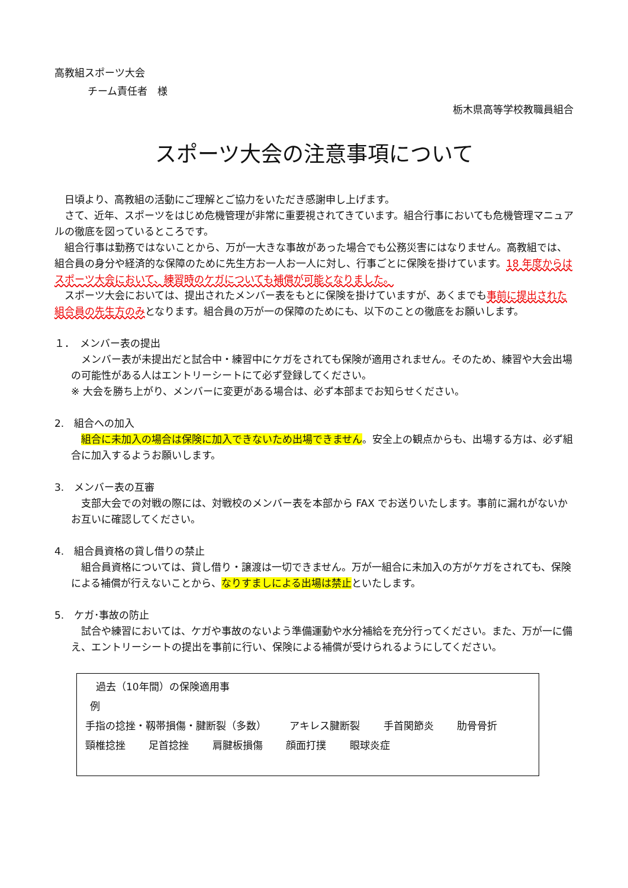高教組スポーツ大会
チーム責任者　様
栃木県高等学校教職員組合
スポーツ大会の注意事項について
　日頃より、高教組の活動にご理解とご協力をいただき感謝申し上げます。
　さて、近年、スポーツをはじめ危機管理が非常に重要視されてきています。組合行事においても危機管理マニュアルの徹底を図っているところです。
　組合行事は勤務ではないことから、万が一大きな事故があった場合でも公務災害にはなりません。高教組では、組合員の身分や経済的な保障のために先生方お一人お一人に対し、行事ごとに保険を掛けています。18 年度からはスポーツ大会において、練習時のケガについても補償が可能となりました。
　スポーツ大会においては、提出されたメンバー表をもとに保険を掛けていますが、あくまでも事前に提出された組合員の先生方のみとなります。組合員の万が一の保障のためにも、以下のことの徹底をお願いします。
１．　メンバー表の提出
　メンバー表が未提出だと試合中・練習中にケガをされても保険が適用されません。そのため、練習や大会出場の可能性がある人はエントリーシートにて必ず登録してください。
※ 大会を勝ち上がり、メンバーに変更がある場合は、必ず本部までお知らせください。
2.　組合への加入
　組合に未加入の場合は保険に加入できないため出場できません。安全上の観点からも、出場する方は、必ず組合に加入するようお願いします。
3.　メンバー表の互審
　支部大会での対戦の際には、対戦校のメンバー表を本部から FAX でお送りいたします。事前に漏れがないかお互いに確認してください。
4.　組合員資格の貸し借りの禁止
　組合員資格については、貸し借り・譲渡は一切できません。万が一組合に未加入の方がケガをされても、保険による補償が行えないことから、なりすましによる出場は禁止といたします。
5.　ケガ･事故の防止
　試合や練習においては、ケガや事故のないよう準備運動や水分補給を充分行ってください。また、万が一に備え、エントリーシートの提出を事前に行い、保険による補償が受けられるようにしてください。
過去（10年間）の保険適用事
例
手指の捻挫・靱帯損傷・腱断裂（多数） アキレス腱断裂 手首関節炎 肋骨骨折
頸椎捻挫 足首捻挫 肩腱板損傷 顔面打撲 眼球炎症